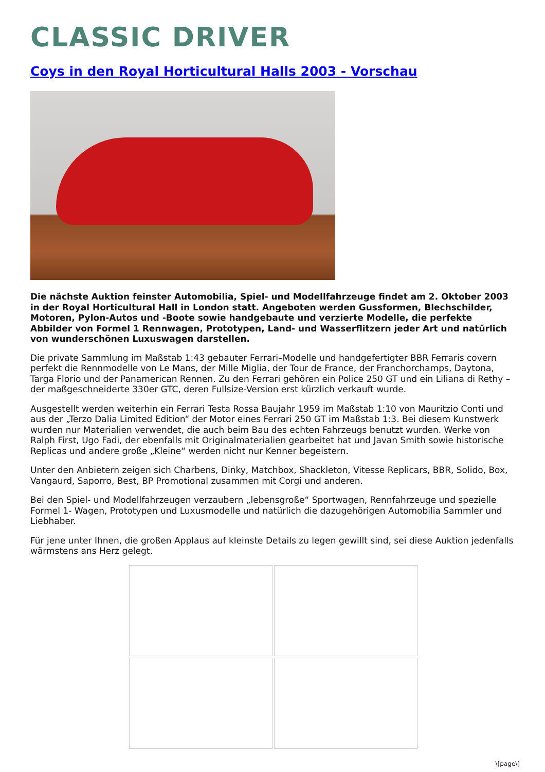CLASSIC DRIVER
Coys in den Royal Horticultural Halls 2003 - Vorschau
Die nächste Auktion feinster Automobilia, Spiel- und Modellfahrzeuge findet am 2. Oktober 2003 in der Royal Horticultural Hall in London statt. Angeboten werden Gussformen, Blechschilder, Motoren, Pylon-Autos und -Boote sowie handgebaute und verzierte Modelle, die perfekte Abbilder von Formel 1 Rennwagen, Prototypen, Land- und Wasserflitzern jeder Art und natürlich von wunderschönen Luxuswagen darstellen.
Die private Sammlung im Maßstab 1:43 gebauter Ferrari–Modelle und handgefertigter BBR Ferraris covern perfekt die Rennmodelle von Le Mans, der Mille Miglia, der Tour de France, der Franchorchamps, Daytona, Targa Florio und der Panamerican Rennen. Zu den Ferrari gehören ein Police 250 GT und ein Liliana di Rethy – der maßgeschneiderte 330er GTC, deren Fullsize-Version erst kürzlich verkauft wurde.
Ausgestellt werden weiterhin ein Ferrari Testa Rossa Baujahr 1959 im Maßstab 1:10 von Mauritzio Conti und aus der „Terzo Dalia Limited Edition“ der Motor eines Ferrari 250 GT im Maßstab 1:3. Bei diesem Kunstwerk wurden nur Materialien verwendet, die auch beim Bau des echten Fahrzeugs benutzt wurden. Werke von Ralph First, Ugo Fadi, der ebenfalls mit Originalmaterialien gearbeitet hat und Javan Smith sowie historische Replicas und andere große „Kleine“ werden nicht nur Kenner begeistern.
Unter den Anbietern zeigen sich Charbens, Dinky, Matchbox, Shackleton, Vitesse Replicars, BBR, Solido, Box, Vangaurd, Saporro, Best, BP Promotional zusammen mit Corgi und anderen.
Bei den Spiel- und Modellfahrzeugen verzaubern „lebensgroße“ Sportwagen, Rennfahrzeuge und spezielle Formel 1- Wagen, Prototypen und Luxusmodelle und natürlich die dazugehörigen Automobilia Sammler und Liebhaber.
Für jene unter Ihnen, die großen Applaus auf kleinste Details zu legen gewillt sind, sei diese Auktion jedenfalls wärmstens ans Herz gelegt.
\[page\]